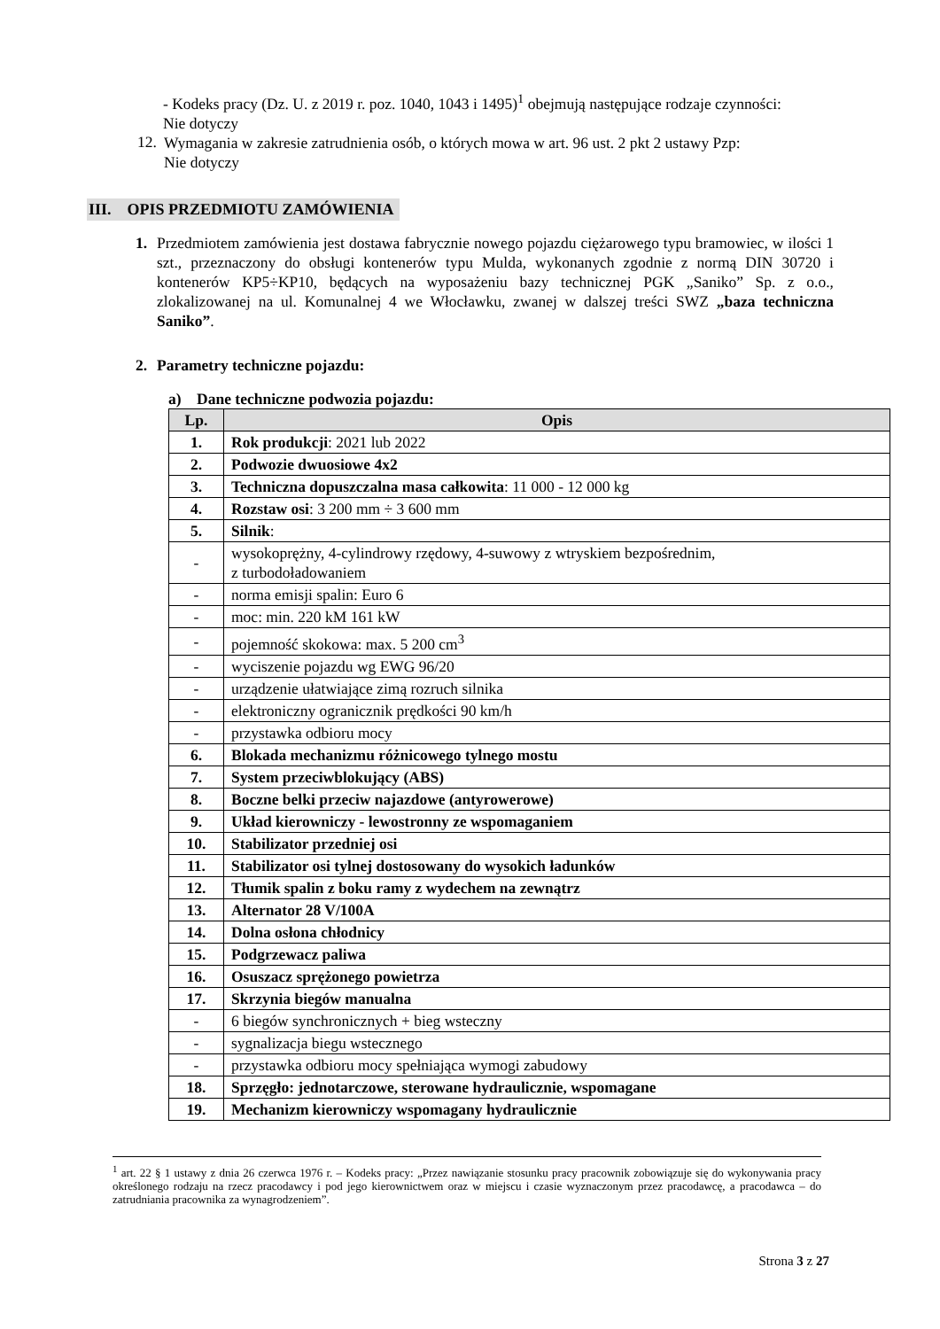- Kodeks pracy (Dz. U. z 2019 r. poz. 1040, 1043 i 1495)<sup>1</sup> obejmują następujące rodzaje czynności:
Nie dotyczy
12.
Wymagania w zakresie zatrudnienia osób, o których mowa w art. 96 ust. 2 pkt 2 ustawy Pzp:
Nie dotyczy
III. OPIS PRZEDMIOTU ZAMÓWIENIA
1.
Przedmiotem zamówienia jest dostawa fabrycznie nowego pojazdu ciężarowego typu bramowiec, w ilości 1 szt., przeznaczony do obsługi kontenerów typu Mulda, wykonanych zgodnie z normą DIN 30720 i kontenerów KP5÷KP10, będących na wyposażeniu bazy technicznej PGK „Saniko” Sp. z o.o., zlokalizowanej na ul. Komunalnej 4 we Włocławku, zwanej w dalszej treści SWZ „baza techniczna Saniko”.
2.
Parametry techniczne pojazdu:
a) Dane techniczne podwozia pojazdu:
| Lp. | Opis |
| --- | --- |
| 1. | Rok produkcji : 2021 lub 2022 |
| 2. | Podwozie dwuosiowe 4x2 |
| 3. | Techniczna dopuszczalna masa całkowita : 11 000 - 12 000 kg |
| 4. | Rozstaw osi : 3 200 mm ÷ 3 600 mm |
| 5. | Silnik : |
| - | wysokoprężny, 4-cylindrowy rzędowy, 4-suwowy z wtryskiem bezpośrednim, z turbodoładowaniem |
| - | norma emisji spalin: Euro 6 |
| - | moc: min. 220 kM 161 kW |
| - | pojemność skokowa: max. 5 200 cm<sup>3</sup> |
| - | wyciszenie pojazdu wg EWG 96/20 |
| - | urządzenie ułatwiające zimą rozruch silnika |
| - | elektroniczny ogranicznik prędkości 90 km/h |
| - | przystawka odbioru mocy |
| 6. | Blokada mechanizmu różnicowego tylnego mostu |
| 7. | System przeciwblokujący (ABS) |
| 8. | Boczne belki przeciw najazdowe (antyrowerowe) |
| 9. | Układ kierowniczy - lewostronny ze wspomaganiem |
| 10. | Stabilizator przedniej osi |
| 11. | Stabilizator osi tylnej dostosowany do wysokich ładunków |
| 12. | Tłumik spalin z boku ramy z wydechem na zewnątrz |
| 13. | Alternator 28 V/100A |
| 14. | Dolna osłona chłodnicy |
| 15. | Podgrzewacz paliwa |
| 16. | Osuszacz sprężonego powietrza |
| 17. | Skrzynia biegów manualna |
| - | 6 biegów synchronicznych + bieg wsteczny |
| - | sygnalizacja biegu wstecznego |
| - | przystawka odbioru mocy spełniająca wymogi zabudowy |
| 18. | Sprzęgło: jednotarczowe, sterowane hydraulicznie, wspomagane |
| 19. | Mechanizm kierowniczy wspomagany hydraulicznie |
<sup>1</sup> art. 22 § 1 ustawy z dnia 26 czerwca 1976 r. – Kodeks pracy: „Przez nawiązanie stosunku pracy pracownik zobowiązuje się do wykonywania pracy określonego rodzaju na rzecz pracodawcy i pod jego kierownictwem oraz w miejscu i czasie wyznaczonym przez pracodawcę, a pracodawca – do zatrudniania pracownika za wynagrodzeniem”.
Strona 3 z 27